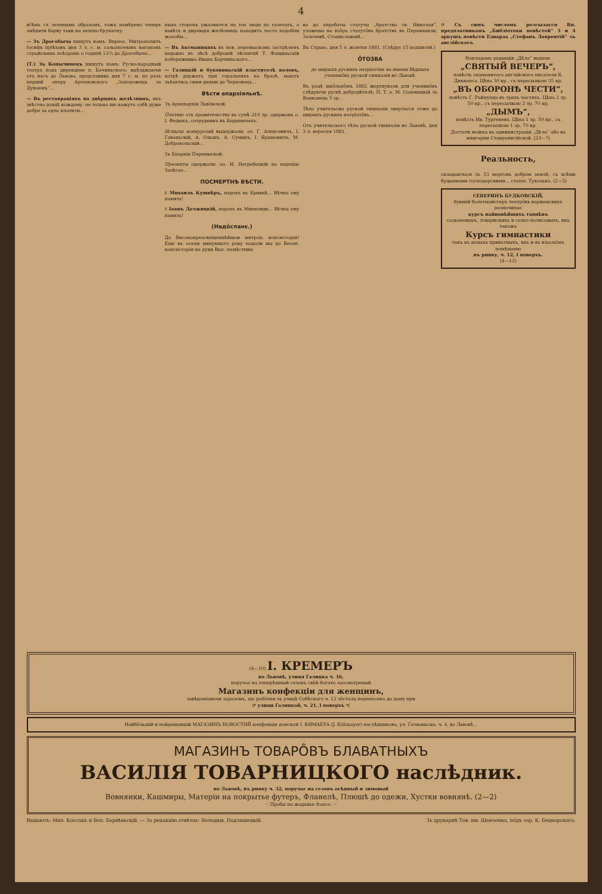4
вс̂ѣмъ съ зеленымъ образомъ, тожъ намѣрено теперь змѣнити барву таки на зелено-брунатну.
— Зъ Дрогобыча пишутъ намъ: Впреос. Митрополитъ Іосифъ пріѣхавъ дня 3 л. с. м. сальонowымъ вагономъ стрыйскимъ поѣздомъ о годинѣ 12¾ до Дрогобыча...
(Т.) Зъ Копычинецъ пишутъ намъ: Руско-народный театръ подъ дирекціею п. Бачиньского, выѣзджаючи отъ насъ до Львова, представивъ дня 7 с. м. по разъ першій оперу Артемовского „Запорожецъ за Дунаемъ“...
— Въ реставраціяхъ на двѣрцяхъ желѣзницъ, якъ звѣстно довдѣ кождому, не только ще кажутъ собѣ дуже добре за єдло платити...
ныхъ сторонъ ужаляются на тое люде по газетахъ, а навѣтъ и дирекція желѣзницъ находитъ часто подобни жалобы...
— Въ Аксманицяхъ въ пов. перемыскомъ застрѣленъ недавно въ лѣсѣ доброкій лѣсничій Т. Фащиньскій побережника Ивана Барчиньского...
— Галицкій и буковиньскій властителѣ воловъ, котрѣ держатъ при горальняхъ на бразѣ, маютъ зъѣхатись сими днями до Черновецъ...
Вѣсти епархіяльнѣ.
Зъ Архепархіи Львôвской.
Платню отъ правительства въ сумѣ 210 зр. одержавъ о. І. Федюкъ, сотрудникъ въ Борыничахъ.
Испыты конкурсовѣ выдержали: оо. Г. Алексевичъ, І. Гаваньскій, А. Ольшъ, А. Сумикъ, І. Ярымовичъ, М. Добровольскій...
Зъ Епархіи Перемыской.
Презенты одержали: оо. И. Негребецкій на парохію Залѣсье...
ПОСМЕРТНѢ ВѢСТИ.
‡ Михаилъ Кушнѣръ, парохъ въ Кривцѣ... Вѣчна єму память!
‡ Іоанъ Должицкій, парохъ въ Михновци... Вѣчна єму память!
(Надôсланє.)
До Високопреосвященнѣйшои митроп. консисторіи! Еще въ осени минувшого року подали мы до Весен. консисторіи на руки Выс. намѣстниц-
ва до апробаты статуты „братства св. Николая“, уложены на взôръ статутôвъ братствъ въ Перемышли, Золочевѣ, Станиславовѣ...
Въ Стрыю, дня 5 л. жовтня 1881. (Слѣдує 15 подписей.)
ÔТОЗВА
до щирыхъ рускихъ патріотôвъ въ имени бѣдныхъ ученикôвъ руской гимназіи во Львовѣ.
Въ роцѣ шкôльнôмъ 1882 жертвували для ученикôвъ слѣдуючи рускѣ добродѣтелѣ: П. Т. о. М. Соневицкій зъ Ванковець 5 зр...
Тѣло учительске руской гимназіи звертаєся отже до щирыхъ рускихъ патріотôвъ...
Отъ учительского тѣла руской гимназіи во Львовѣ, дня 3 л. вересня 1881.
☞ Съ симъ числомъ розсылаєся Вп. предплатникамъ „Библіотеки повѣстей“ 3 и 4 аркушъ повѣсти Едварда „Стефанъ Лаврентій“ зъ англійского.
Накладомъ редакціи „Дѣла“ вышли:
„СВЯТЫЙ ВЕЧЕРЪ“,
повѣсть знаменитого англійского писателя К. Диккенса. Цѣна 30 кр., съ пересылкою 35 кр.
„ВЪ ОБОРОНѢ ЧЕСТИ“,
повѣсть Г. Раймунда въ трехъ частяхъ. Цѣна 2 зр. 50 кр., съ пересылкою 2 зр. 70 кр.
„ДЫМЪ“,
повѣсть Ив. Тургенева. Цѣна 1 зр. 50 кр., съ пересылкою 1 зр. 70 кр.
Достати можна въ администраціи „Дѣла“ або въ книгарни Ставропигійской. (23—?)
Реальность,
складаючася зъ 53 морговъ доброи землѣ, съ всѣми будынками господарскими... стаnte, Тухолька. (2—3)
СЕВЕРИНЪ БУДКОВСКІЙ,
бувшій балетмайстеръ театрôвъ варшавскихъ розпочинає
курсъ найновѣйшихъ танцѣвъ
сальоновыхъ, товарискихъ и сольо-полисовыхъ, якъ такожъ
Курсъ гимнастики
такъ въ домахъ приватныхъ, якъ и въ власнôмъ помѣщаню
въ ринку, ч. 12, І поверхъ.
(4—12)
(4—10) І. КРЕМЕРЪ
во Львовѣ, улиця Галицка ч. 16,
поручає на теперѣшный сезонъ свôй богато заосмотреный
Магазинъ конфекціи для женщинъ,
завѣдомляючи заразомъ, що робôтня зъ улицѣ Собѣского ч. 12 зôстала перенесена до дому при
☞ улици Галицкой, ч. 21, І поверхъ ☜
Найбôльшій и найдешевшій МАГАЗИНЪ НОВОСТИЙ конфекціи дамской І. КИМАЕРА (J. Kühmayer) наслѣдниковъ, ул. Гетманьска, ч. 4, во Львовѣ...
МАГАЗИНЪ ТОВАРÔВЪ БЛАВАТНЫХЪ
ВАСИЛІЯ ТОВАРНИЦКОГО наслѣдник.
во Львовѣ, въ ринку ч. 32, поручає на сезонъ осѣнный и зимовый
Вовнянки, Кашмиры, Матеріи на покрытье футеръ, Фланелѣ, Плюшѣ до одежи, Хустки вовнянѣ. (2—2)
☜ Пробы на жаданье franco. ☞
Выдаютъ: Мих. Коссакъ и Вол. Барвѣньскій. — За редакцію отвѣчає: Володим. Подляшецкій. Зъ друкарнѣ Тов. им. Шевченка, пôдъ зар. К. Беднарского.